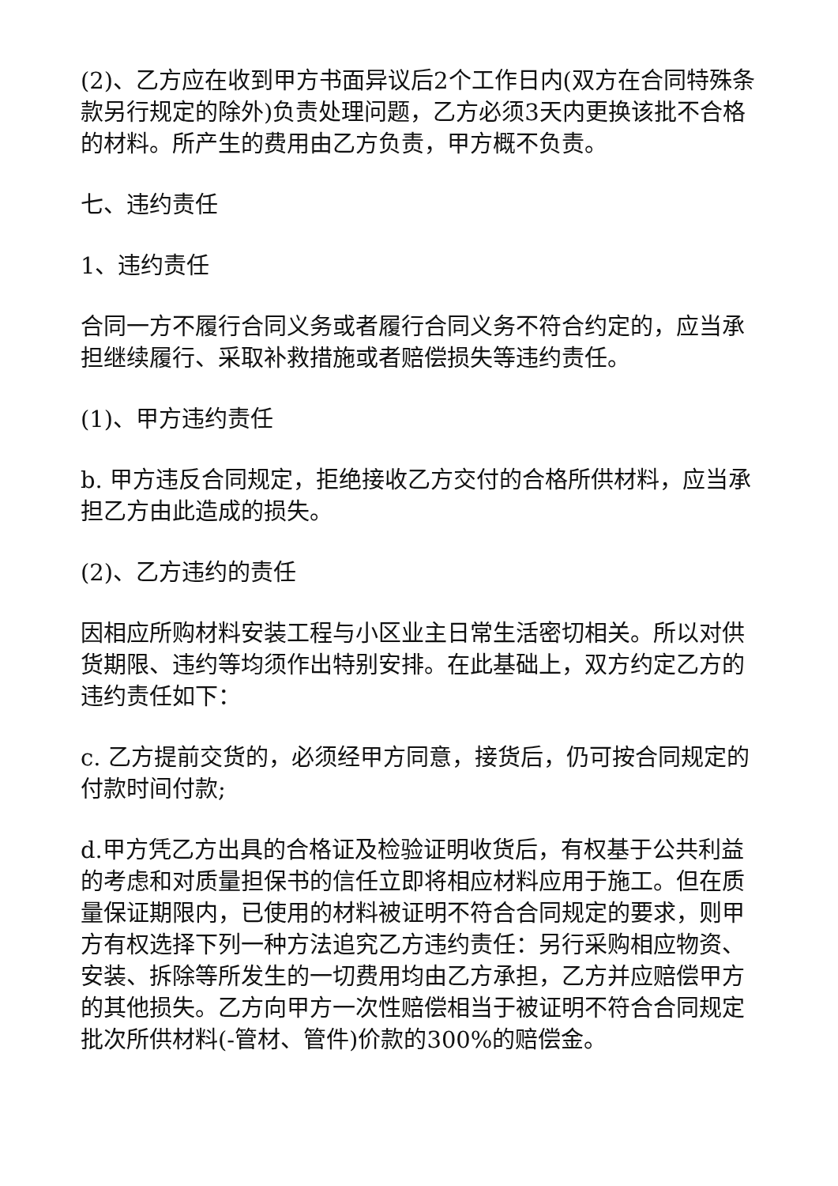(2)、乙方应在收到甲方书面异议后2个工作日内(双方在合同特殊条款另行规定的除外)负责处理问题，乙方必须3天内更换该批不合格的材料。所产生的费用由乙方负责，甲方概不负责。
七、违约责任
1、违约责任
合同一方不履行合同义务或者履行合同义务不符合约定的，应当承担继续履行、采取补救措施或者赔偿损失等违约责任。
(1)、甲方违约责任
b. 甲方违反合同规定，拒绝接收乙方交付的合格所供材料，应当承担乙方由此造成的损失。
(2)、乙方违约的责任
因相应所购材料安装工程与小区业主日常生活密切相关。所以对供货期限、违约等均须作出特别安排。在此基础上，双方约定乙方的违约责任如下：
c. 乙方提前交货的，必须经甲方同意，接货后，仍可按合同规定的付款时间付款;
d.甲方凭乙方出具的合格证及检验证明收货后，有权基于公共利益的考虑和对质量担保书的信任立即将相应材料应用于施工。但在质量保证期限内，已使用的材料被证明不符合合同规定的要求，则甲方有权选择下列一种方法追究乙方违约责任：另行采购相应物资、安装、拆除等所发生的一切费用均由乙方承担，乙方并应赔偿甲方的其他损失。乙方向甲方一次性赔偿相当于被证明不符合合同规定批次所供材料(-管材、管件)价款的300%的赔偿金。